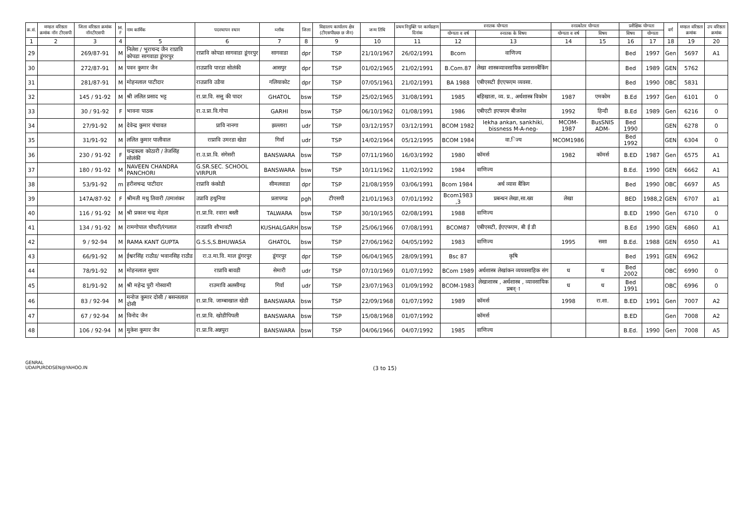| क्र.सं. | मण्डल वरिष्ठता क्रमांक नॉन टीएसपी | जिला वरिष्ठता क्रमांक नॉनटीएसपी | M. F | नाम कार्मिक | पदस्थापन स्थान | ब्लॉक | जिला | विद्यालय कार्यालय क्षेत्र (टीएसपीछ्छ छ जैन) | जन्म तिथि | प्रथम नियुक्ति पर कार्यग्रहण दिनांक | स्नातक योग्यता | | स्नात्कोतर योग्यता | | प्रशैक्षिक योग्यता | | वर्ग | मण्डल वरिष्ठता क्रमांक | उप वरिष्ठता क्रमांक |
| --- | --- | --- | --- | --- | --- | --- | --- | --- | --- | --- | --- | --- | --- | --- | --- | --- | --- | --- | --- |
| | | | | | | | | | | | योग्यता व वर्ष | स्नातक के विषय | योग्यता व वर्ष | विषय | विषय | योग्यता | | | |
| 1 | 2 | 3 | 4 | 5 | 6 | 7 | 8 | 9 | 10 | 11 | 12 | 13 | 14 | 15 | 16 | 17 | 18 | 19 | 20 |
| 29 | | 269/87-91 | M | निलेश / भुराचन्द जैन राप्रावि कोपडा सागवाडा डूंगरपुर | राप्रावि कोपडा सागवाडा डूंगरपुर | सागवाडा | dpr | TSP | 21/10/1967 | 26/02/1991 | Bcom | वाणिज्य | | | Bed | 1997 | Gen | 5697 | A1 |
| 30 | | 272/87-91 | M | पवन कुमार जैन | राउप्रावि पारडा सोलंकी | आसपुर | dpr | TSP | 01/02/1965 | 21/02/1991 | B.Com.87 | लेखा शास्त्रव्यावसायिक प्रशासनबैंकिंग | | | Bed | 1989 | GEN | 5762 | |
| 31 | | 281/87-91 | M | मोहनलाल पाटीदार | राउप्रावि उडैया | गलियाकोट | dpr | TSP | 07/05/1961 | 21/02/1991 | BA 1988 | एबीएसटी ईएएफएम व्यवसा. | | | Bed | 1990 | OBC | 5831 | |
| 32 | | 145 / 91-92 | M | श्री ललित प्रसाद भट्ट | रा.प्रा.वि. सत्तु की पादर | GHATOL | bsw | TSP | 25/02/1965 | 31/08/1991 | 1985 | बहिखाता, व्य. प्र., अर्थशास्त्र विकोम | 1987 | एमकोम | B.Ed | 1997 | Gen | 6101 | 0 |
| 33 | | 30 / 91-92 | F | भावना पाठक | रा.उ.प्रा.वि.गोपा | GARHI | bsw | TSP | 06/10/1962 | 01/08/1991 | 1986 | एबीएटी इएफएम बीजनेस | 1992 | हिन्दी | B.Ed | 1989 | Gen | 6216 | 0 |
| 34 | | 27/91-92 | M | देवेन्द्र कुमार चंचावत | प्रावि नानगा | झल्लारा | udr | TSP | 03/12/1957 | 03/12/1991 | BCOM 1982 | lekha ankan, sankhiki, bissness M-A-neg- | MCOM-1987 | BusSNIS ADM- | Bed 1990 | | GEN | 6278 | 0 |
| 35 | | 31/91-92 | M | ललित कुमार पालीवाल | राप्रावि उमरडा खेडा | गिर्वा | udr | TSP | 14/02/1964 | 05/12/1995 | BCOM 1984 | वा.िज्य | MCOM1986 | | Bed 1992 | | GEN | 6304 | 0 |
| 36 | | 230 / 91-92 | F | चन्द्रकला कोठारी / तेजसिंह सोलंकी | रा.उ.प्रा.वि. संगेसरी | BANSWARA | bsw | TSP | 07/11/1960 | 16/03/1992 | 1980 | कॉमर्स | 1982 | कॉमर्स | B.ED | 1987 | Gen | 6575 | A1 |
| 37 | | 180 / 91-92 | M | NAVEEN CHANDRA PANCHORI | G.SR.SEC. SCHOOL VIRPUR | BANSWARA | bsw | TSP | 10/11/1962 | 11/02/1992 | 1984 | वाणिज्य | | | B.Ed. | 1990 | GEN | 6662 | A1 |
| 38 | | 53/91-92 | m | हरीशचन्द्र पाटीदार | राप्रावि कंकोडी | सीमलवाडा | dpr | TSP | 21/08/1959 | 03/06/1991 | Bcom 1984 | अर्थ व्यास बैंकिग | | | Bed | 1990 | OBC | 6697 | A5 |
| 39 | | 147A/87-92 | F | श्रीमती मधु तिवारी /उमाशंकर | उप्रावि हथुनिया | प्रतापगढ | pgh | टीएसपी | 21/01/1963 | 07/01/1992 | Bcom1983 ,3 | प्रबन्धन लेखा,सा.ख्य | लेखा | | BED | 1988,2 | GEN | 6707 | a1 |
| 40 | | 116 / 91-92 | M | श्री प्रकाश चन्द्र मेहता | रा.प्रा.वि. रवारा बस्ती | TALWARA | bsw | TSP | 30/10/1965 | 02/08/1991 | 1988 | वाणिज्य | | | B.ED | 1990 | Gen | 6710 | 0 |
| 41 | | 134 / 91-92 | M | रामगोपाल चौधरी/रंगलाल | राउप्रावि शौभावटी | KUSHALGARH | bsw | TSP | 25/06/1966 | 07/08/1991 | BCOM87 | एबीएसटी, ईएएफएम, बी ई डी | | | B.Ed | 1990 | GEN | 6860 | A1 |
| 42 | | 9 / 92-94 | M | RAMA KANT GUPTA | G.S.S,S.BHUWASA | GHATOL | bsw | TSP | 27/06/1962 | 04/05/1992 | 1983 | वाणिज्य | 1995 | सशा | B.Ed. | 1988 | GEN | 6950 | A1 |
| 43 | | 66/91-92 | M | ईश्वरसिंह राठौड/ भवानसिह राठौड | रा.उ.मा.वि. माल डूंगरपुर | डूंगरपुर | dpr | TSP | 06/04/1965 | 28/09/1991 | Bsc 87 | कृषि | | | Bed | 1991 | GEN | 6962 | |
| 44 | | 78/91-92 | M | मोहनलाल सुथार | राप्रावि बावडी | सेमारी | udr | TSP | 07/10/1969 | 01/07/1992 | BCom 1989 | अर्थशास्त्र लेखांकन व्ययवसाहिक संग | ध | ध | Bed 2002 | | OBC | 6990 | 0 |
| 45 | | 81/91-92 | M | श्री महेन्द्र पुरी गोस्वामी | राउमावि अलसीगढ़ | गिर्वा | udr | TSP | 23/07/1963 | 01/09/1992 | BCOM-1983 | लेखाशास्त्र , अर्थशास्त्र , व्यावसायिक प्रबन्ा | ध | ध | Bed 1991 | | OBC | 6996 | 0 |
| 46 | | 83 / 92-94 | M | मनोज कुमार दोसी / बसन्तलाल दोसी | रा.प्रा.वि. जाम्बाखाल खेडी | BANSWARA | bsw | TSP | 22/09/1968 | 01/07/1992 | 1989 | कॉमर्स | 1998 | रा.शा. | B.ED | 1991 | Gen | 7007 | A2 |
| 47 | | 67 / 92-94 | M | विनोद जैन | रा.प्रा.वि. खोडीपिपली | BANSWARA | bsw | TSP | 15/08/1968 | 01/07/1992 | | कॉमर्स | | | B.ED | | Gen | 7008 | A2 |
| 48 | | 106 / 92-94 | M | मुकेश कुमार जैन | रा.प्रा.वि.अन्नपुरा | BANSWARA | bsw | TSP | 04/06/1966 | 04/07/1992 | 1985 | वाणिज्य | | | B.Ed. | 1990 | Gen | 7008 | A5 |
GENRAL
UDAIPURDDSEN@YAHOO.IN
(3 to 15)